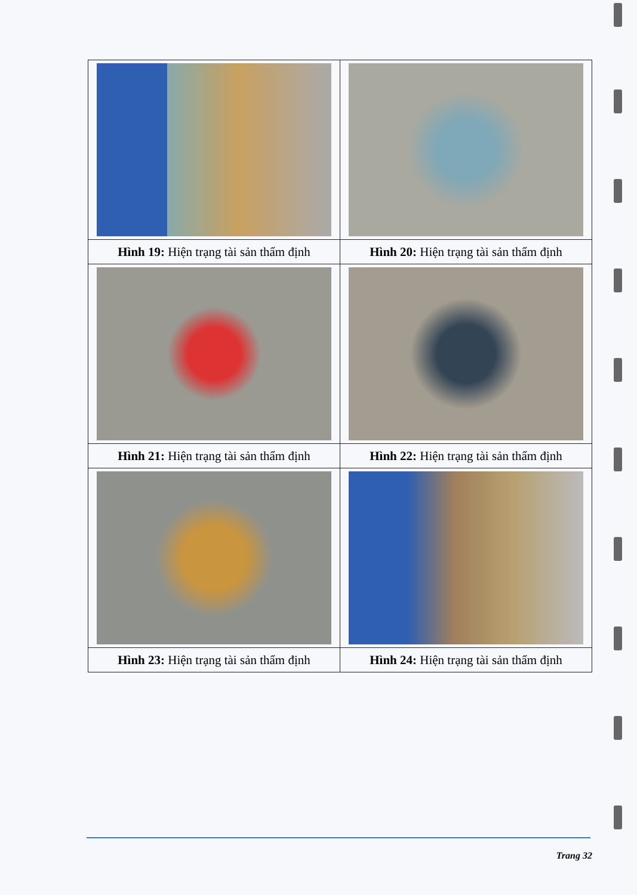| Hình 19: Hiện trạng tài sản thẩm định | Hình 20: Hiện trạng tài sản thẩm định |
| Hình 21: Hiện trạng tài sản thẩm định | Hình 22: Hiện trạng tài sản thẩm định |
| Hình 23: Hiện trạng tài sản thẩm định | Hình 24: Hiện trạng tài sản thẩm định |
Trang 32